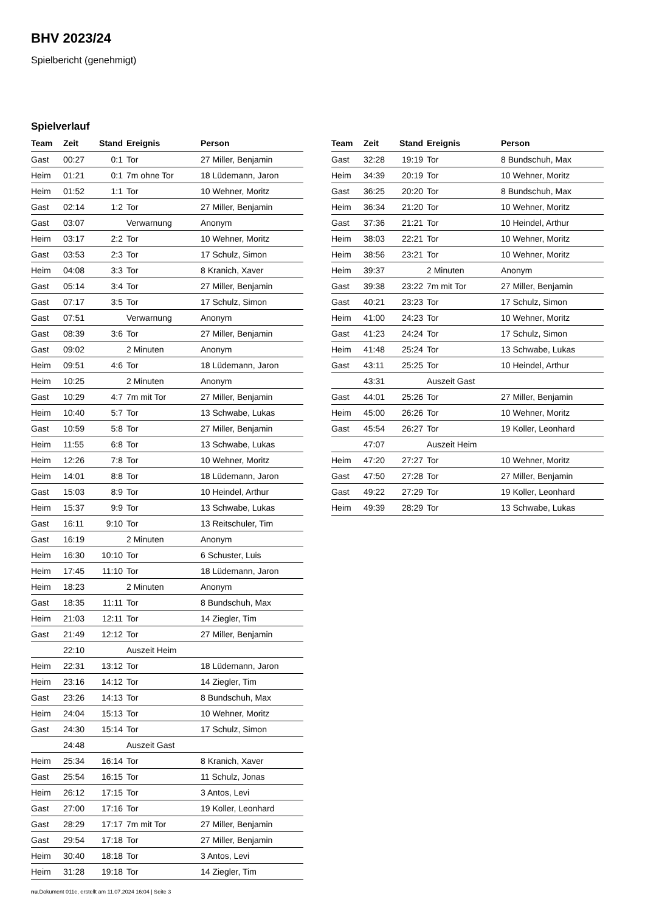BHV 2023/24
Spielbericht (genehmigt)
Spielverlauf
| Team | Zeit | Stand | Ereignis | Person |
| --- | --- | --- | --- | --- |
| Gast | 00:27 | 0:1 | Tor | 27 Miller, Benjamin |
| Heim | 01:21 | 0:1 | 7m ohne Tor | 18 Lüdemann, Jaron |
| Heim | 01:52 | 1:1 | Tor | 10 Wehner, Moritz |
| Gast | 02:14 | 1:2 | Tor | 27 Miller, Benjamin |
| Gast | 03:07 | | Verwarnung | Anonym |
| Heim | 03:17 | 2:2 | Tor | 10 Wehner, Moritz |
| Gast | 03:53 | 2:3 | Tor | 17 Schulz, Simon |
| Heim | 04:08 | 3:3 | Tor | 8 Kranich, Xaver |
| Gast | 05:14 | 3:4 | Tor | 27 Miller, Benjamin |
| Gast | 07:17 | 3:5 | Tor | 17 Schulz, Simon |
| Gast | 07:51 | | Verwarnung | Anonym |
| Gast | 08:39 | 3:6 | Tor | 27 Miller, Benjamin |
| Gast | 09:02 | | 2 Minuten | Anonym |
| Heim | 09:51 | 4:6 | Tor | 18 Lüdemann, Jaron |
| Heim | 10:25 | | 2 Minuten | Anonym |
| Gast | 10:29 | 4:7 | 7m mit Tor | 27 Miller, Benjamin |
| Heim | 10:40 | 5:7 | Tor | 13 Schwabe, Lukas |
| Gast | 10:59 | 5:8 | Tor | 27 Miller, Benjamin |
| Heim | 11:55 | 6:8 | Tor | 13 Schwabe, Lukas |
| Heim | 12:26 | 7:8 | Tor | 10 Wehner, Moritz |
| Heim | 14:01 | 8:8 | Tor | 18 Lüdemann, Jaron |
| Gast | 15:03 | 8:9 | Tor | 10 Heindel, Arthur |
| Heim | 15:37 | 9:9 | Tor | 13 Schwabe, Lukas |
| Gast | 16:11 | 9:10 | Tor | 13 Reitschuler, Tim |
| Gast | 16:19 | | 2 Minuten | Anonym |
| Heim | 16:30 | 10:10 | Tor | 6 Schuster, Luis |
| Heim | 17:45 | 11:10 | Tor | 18 Lüdemann, Jaron |
| Heim | 18:23 | | 2 Minuten | Anonym |
| Gast | 18:35 | 11:11 | Tor | 8 Bundschuh, Max |
| Heim | 21:03 | 12:11 | Tor | 14 Ziegler, Tim |
| Gast | 21:49 | 12:12 | Tor | 27 Miller, Benjamin |
| | 22:10 | | Auszeit Heim | |
| Heim | 22:31 | 13:12 | Tor | 18 Lüdemann, Jaron |
| Heim | 23:16 | 14:12 | Tor | 14 Ziegler, Tim |
| Gast | 23:26 | 14:13 | Tor | 8 Bundschuh, Max |
| Heim | 24:04 | 15:13 | Tor | 10 Wehner, Moritz |
| Gast | 24:30 | 15:14 | Tor | 17 Schulz, Simon |
| | 24:48 | | Auszeit Gast | |
| Heim | 25:34 | 16:14 | Tor | 8 Kranich, Xaver |
| Gast | 25:54 | 16:15 | Tor | 11 Schulz, Jonas |
| Heim | 26:12 | 17:15 | Tor | 3 Antos, Levi |
| Gast | 27:00 | 17:16 | Tor | 19 Koller, Leonhard |
| Gast | 28:29 | 17:17 | 7m mit Tor | 27 Miller, Benjamin |
| Gast | 29:54 | 17:18 | Tor | 27 Miller, Benjamin |
| Heim | 30:40 | 18:18 | Tor | 3 Antos, Levi |
| Heim | 31:28 | 19:18 | Tor | 14 Ziegler, Tim |
| Team | Zeit | Stand | Ereignis | Person |
| --- | --- | --- | --- | --- |
| Gast | 32:28 | 19:19 | Tor | 8 Bundschuh, Max |
| Heim | 34:39 | 20:19 | Tor | 10 Wehner, Moritz |
| Gast | 36:25 | 20:20 | Tor | 8 Bundschuh, Max |
| Heim | 36:34 | 21:20 | Tor | 10 Wehner, Moritz |
| Gast | 37:36 | 21:21 | Tor | 10 Heindel, Arthur |
| Heim | 38:03 | 22:21 | Tor | 10 Wehner, Moritz |
| Heim | 38:56 | 23:21 | Tor | 10 Wehner, Moritz |
| Heim | 39:37 | | 2 Minuten | Anonym |
| Gast | 39:38 | 23:22 | 7m mit Tor | 27 Miller, Benjamin |
| Gast | 40:21 | 23:23 | Tor | 17 Schulz, Simon |
| Heim | 41:00 | 24:23 | Tor | 10 Wehner, Moritz |
| Gast | 41:23 | 24:24 | Tor | 17 Schulz, Simon |
| Heim | 41:48 | 25:24 | Tor | 13 Schwabe, Lukas |
| Gast | 43:11 | 25:25 | Tor | 10 Heindel, Arthur |
| | 43:31 | | Auszeit Gast | |
| Gast | 44:01 | 25:26 | Tor | 27 Miller, Benjamin |
| Heim | 45:00 | 26:26 | Tor | 10 Wehner, Moritz |
| Gast | 45:54 | 26:27 | Tor | 19 Koller, Leonhard |
| | 47:07 | | Auszeit Heim | |
| Heim | 47:20 | 27:27 | Tor | 10 Wehner, Moritz |
| Gast | 47:50 | 27:28 | Tor | 27 Miller, Benjamin |
| Gast | 49:22 | 27:29 | Tor | 19 Koller, Leonhard |
| Heim | 49:39 | 28:29 | Tor | 13 Schwabe, Lukas |
nu.Dokument 011e, erstellt am 11.07.2024 16:04 | Seite 3